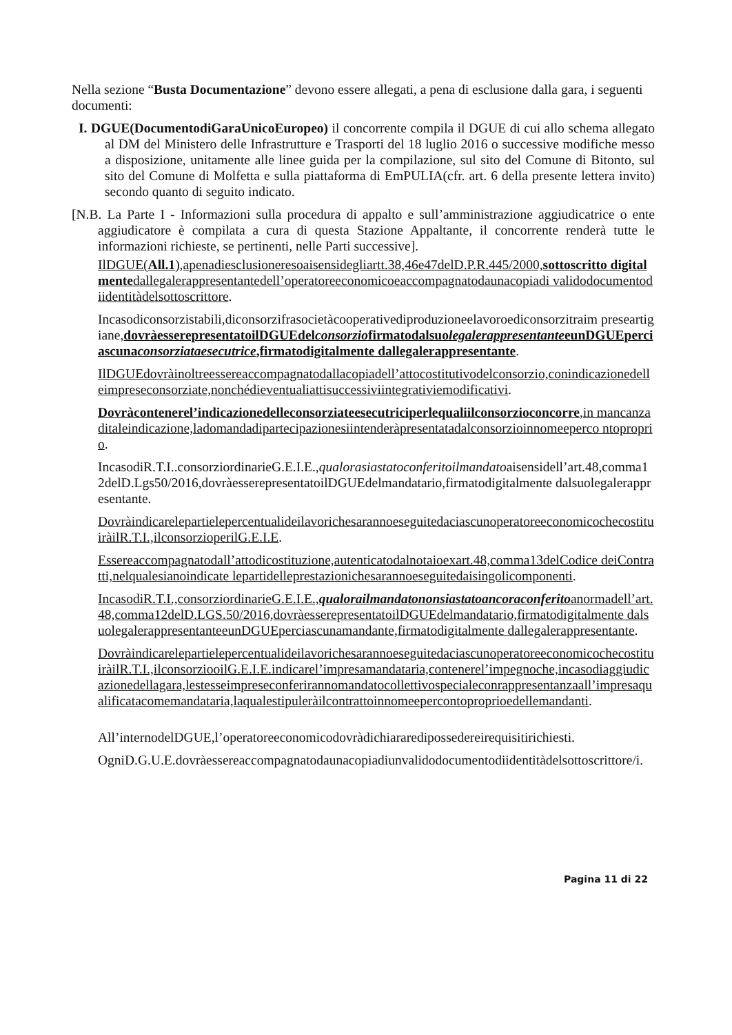Nella sezione “Busta Documentazione” devono essere allegati, a pena di esclusione dalla gara, i seguenti documenti:
I. DGUE(DocumentodiGaraUnicoEuropeo) il concorrente compila il DGUE di cui allo schema allegato al DM del Ministero delle Infrastrutture e Trasporti del 18 luglio 2016 o successive modifiche messo a disposizione, unitamente alle linee guida per la compilazione, sul sito del Comune di Bitonto, sul sito del Comune di Molfetta e sulla piattaforma di EmPULIA(cfr. art. 6 della presente lettera invito) secondo quanto di seguito indicato.
[N.B. La Parte I - Informazioni sulla procedura di appalto e sull’amministrazione aggiudicatrice o ente aggiudicatore è compilata a cura di questa Stazione Appaltante, il concorrente renderà tutte le informazioni richieste, se pertinenti, nelle Parti successive].
IlDGUE(All.1),apenadiesclusioneresoaisensidegliartt.38,46e47delD.P.R.445/2000,sottoscritto digitalmentedallegalerappresentantedell’operatoreeconomicoeaccompagnatodaunacopiadi validodocumentodiidentitàdelsottoscrittore.
Incasodiconsorzistabili,diconsorzifrasocietàcooperativediproduzioneelavoroediconsorzitraim preseartigiane,dovràesserepresentatoilDGUEdelconsorziofirmatodalsuolegalerappresentanteeunDGUEperciascunaconsorziataesecutrice,firmatodigitalmente dallegalerappresentante.
IlDGUEdovràinoltreessereaccompagnatodallacopiadell’attocostitutivodelconsorzio,conindicazionedelleimpreseconsorziate,nonchédieventualiattisuccessiviintegrativiemodificativi.
Dovràcontenerel’indicazionedelleconsorziateesecutriciperlequaliilconsorzioconcorre,in mancanza ditaleindicazione,ladomandadipartecipazionesiintenderàpresentatadalconsorzioinnomeeperco ntoproprio.
IncasodiR.T.I..consorziordinarieG.E.I.E.,qualorasiastatoconferitoilmandatoaisensidell’art.48,comma12delD.Lgs50/2016,dovràesserepresentatoilDGUEdelmandatario,firmatodigitalmente dalsuolegalerappresentante.
DovràindicarelepartielepercentualideilavorichesarannoeseguitedaciascunoperatoreeconomicochecostituiràilR.T.I.,ilconsorzioperilG.E.I.E.
Essereaccompagnatodall’attodicostituzione,autenticatodalnotaioexart.48,comma13delCodice deiContratti,nelqualesianoindicate lepartidelleprestazionichesarannoeseguitedaisingolicomponenti.
IncasodiR.T.I.,consorziordinarieG.E.I.E.,qualorailmandatononsiastatoancoraconferitoanormadell’art.48,comma12delD.LGS.50/2016,dovràesserepresentatoilDGUEdelmandatario,firmatodigitalmente dalsuolegalerappresentanteeunDGUEperciascunamandante,firmatodigitalmente dallegalerappresentante.
DovràindicarelepartielepercentualideilavorichesarannoeseguitedaciascunoperatoreeconomicochecostituiràilR.T.I.,ilconsorziooilG.E.I.E.indicarel’impresamandataria,contenerel’impegnoche,incasodiaggiudicazionedellagara,lestesseimpreseconferirannomandatocollettivospecialeconrappresentanzaall’impresaqualificatacomemandataria,laqualestipuleràilcontrattoinnomeepercontoproprioedellemandanti.
All’internodelDGUE,l’operatoreeconomicodovràdichiararedipossedereirequisitirichiesti.
OgniD.G.U.E.dovràessereaccompagnatodaunacopiadiunvalidodocumentodiidentitàdelsottoscrittore/i.
Pagina 11 di 22